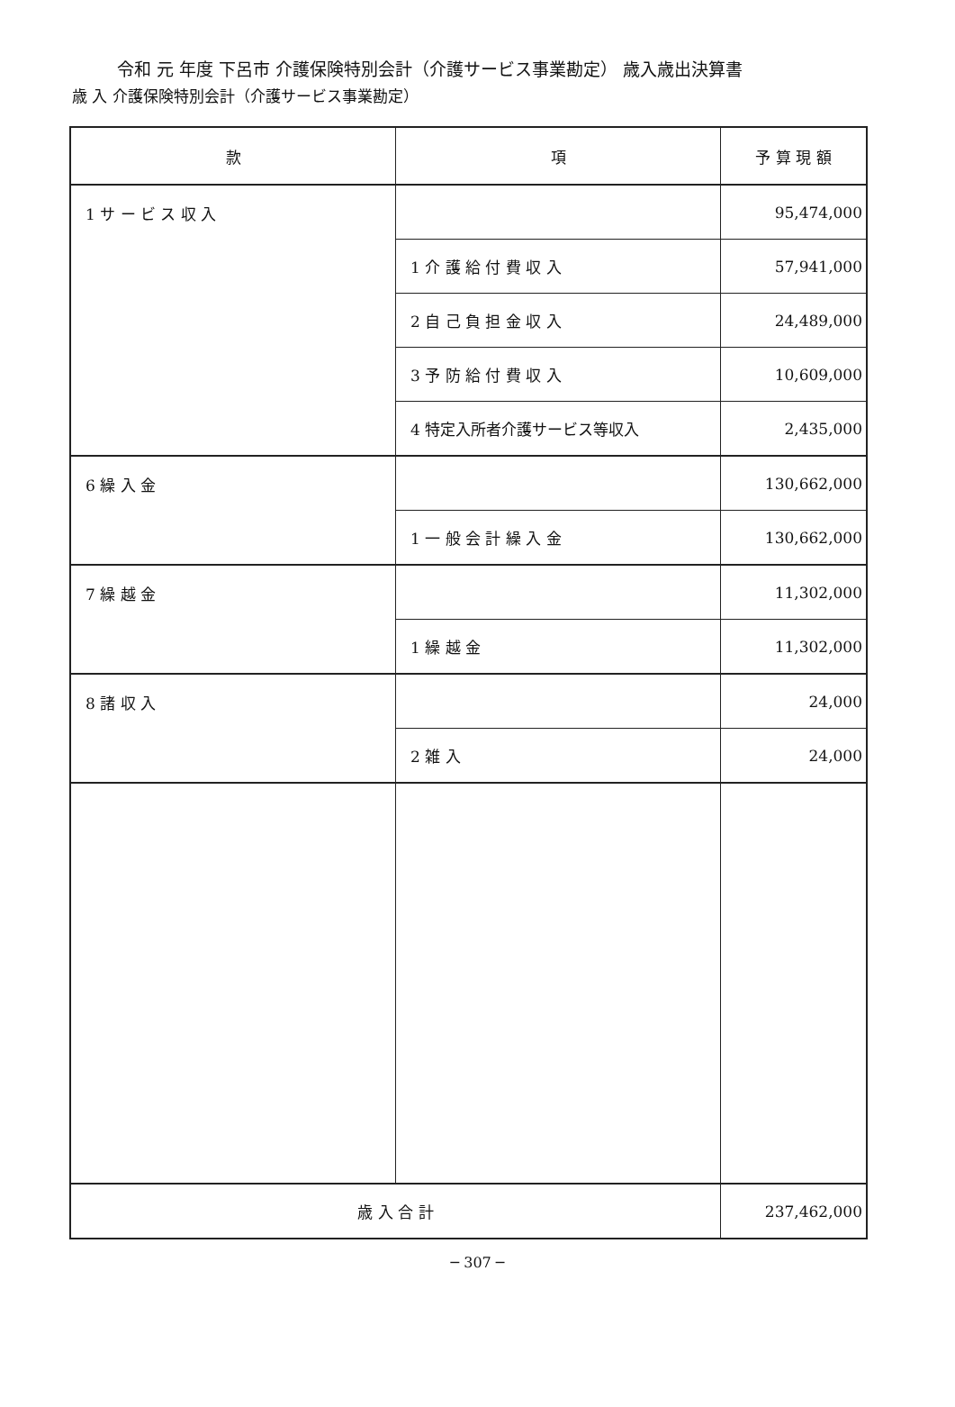令和 元 年度 下呂市 介護保険特別会計（介護サービス事業勘定） 歳入歳出決算書
歳 入 介護保険特別会計（介護サービス事業勘定）
| 款 | 項 | 予 算 現 額 |
| --- | --- | --- |
| 1 サ ー ビ ス 収 入 | | 95,474,000 |
| | 1 介 護 給 付 費 収 入 | 57,941,000 |
| | 2 自 己 負 担 金 収 入 | 24,489,000 |
| | 3 予 防 給 付 費 収 入 | 10,609,000 |
| | 4 特定入所者介護サービス等収入 | 2,435,000 |
| 6 繰 入 金 | | 130,662,000 |
| | 1 一 般 会 計 繰 入 金 | 130,662,000 |
| 7 繰 越 金 | | 11,302,000 |
| | 1 繰 越 金 | 11,302,000 |
| 8 諸 収 入 | | 24,000 |
| | 2 雑 入 | 24,000 |
| 歳 入 合 計 | | 237,462,000 |
─ 307 ─